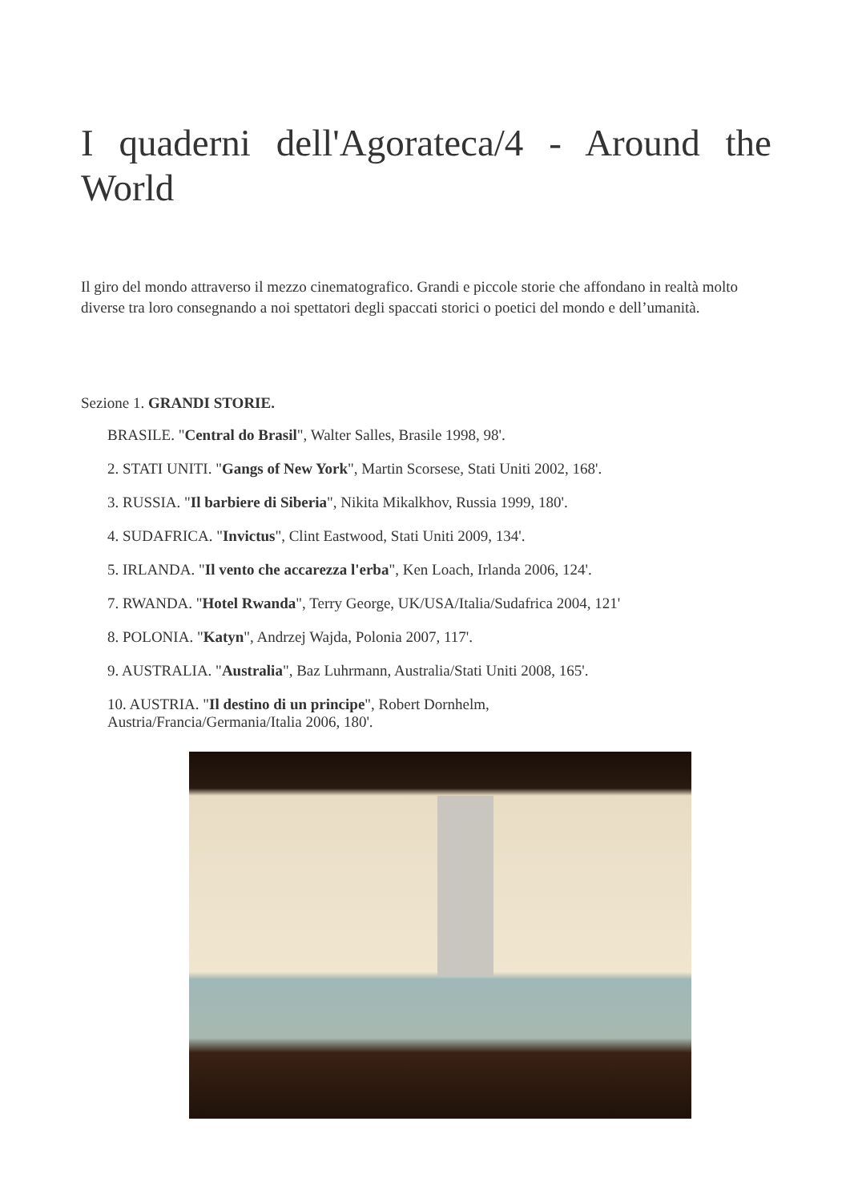I quaderni dell'Agorateca/4 - Around the World
Il giro del mondo attraverso il mezzo cinematografico. Grandi e piccole storie che affondano in realtà molto diverse tra loro consegnando a noi spettatori degli spaccati storici o poetici del mondo e dell’umanità.
Sezione 1. GRANDI STORIE.
BRASILE. "Central do Brasil", Walter Salles, Brasile 1998, 98'.
2. STATI UNITI. "Gangs of New York", Martin Scorsese, Stati Uniti 2002, 168'.
3. RUSSIA. "Il barbiere di Siberia", Nikita Mikalkhov, Russia 1999, 180'.
4. SUDAFRICA. "Invictus", Clint Eastwood, Stati Uniti 2009, 134'.
5. IRLANDA. "Il vento che accarezza l'erba", Ken Loach, Irlanda 2006, 124'.
7. RWANDA. "Hotel Rwanda", Terry George, UK/USA/Italia/Sudafrica 2004, 121'
8. POLONIA. "Katyn", Andrzej Wajda, Polonia 2007, 117'.
9. AUSTRALIA. "Australia", Baz Luhrmann, Australia/Stati Uniti 2008, 165'.
10. AUSTRIA. "Il destino di un principe", Robert Dornhelm,
Austria/Francia/Germania/Italia 2006, 180'.